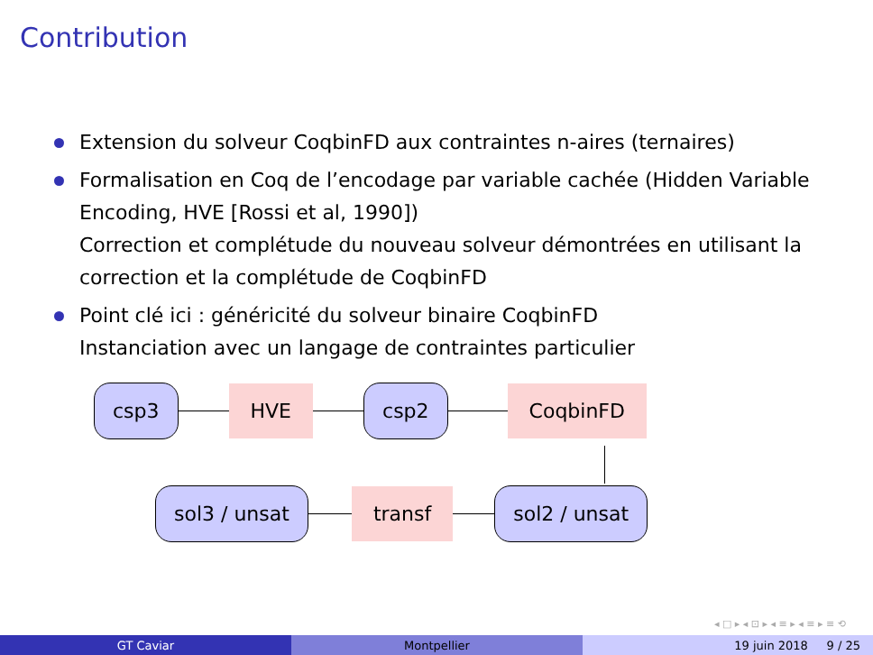Contribution
Extension du solveur CoqbinFD aux contraintes n-aires (ternaires)
Formalisation en Coq de l’encodage par variable cachée (Hidden Variable Encoding, HVE [Rossi et al, 1990])
Correction et complétude du nouveau solveur démontrées en utilisant la correction et la complétude de CoqbinFD
Point clé ici : généricité du solveur binaire CoqbinFD
Instanciation avec un langage de contraintes particulier
csp3 HVE csp2 CoqbinFD
sol3 / unsat transf sol2 / unsat
◂ □ ▸ ◂ ⊡ ▸ ◂ ≡ ▸ ◂ ≡ ▸ ≡ ⟲
GT Caviar Montpellier 19 juin 2018 9 / 25